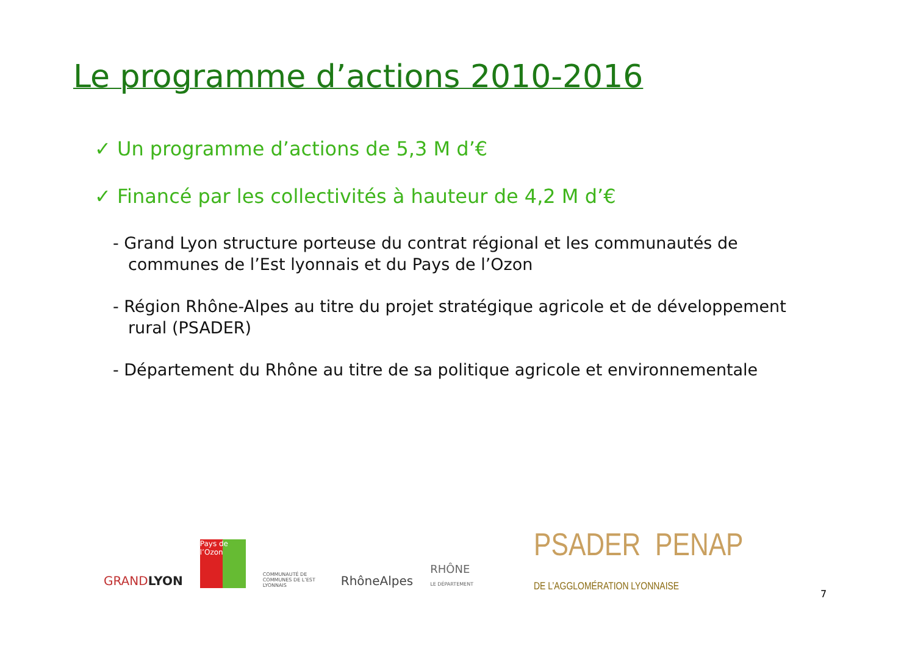Le programme d’actions 2010-2016
✓ Un programme d’actions de 5,3 M d’€
✓ Financé par les collectivités à hauteur de 4,2 M d’€
- Grand Lyon structure porteuse du contrat régional et les communautés de communes de l’Est lyonnais et du Pays de l’Ozon
- Région Rhône-Alpes au titre du projet stratégique agricole et de développement rural (PSADER)
- Département du Rhône au titre de sa politique agricole et environnementale
GRANDLYON
Pays de l’Ozon
COMMUNAUTÉ DE COMMUNES DE L’EST LYONNAIS
RhôneAlpes
RHÔNE
LE DÉPARTEMENT
PSADER PENAP
DE L’AGGLOMÉRATION LYONNAISE
7